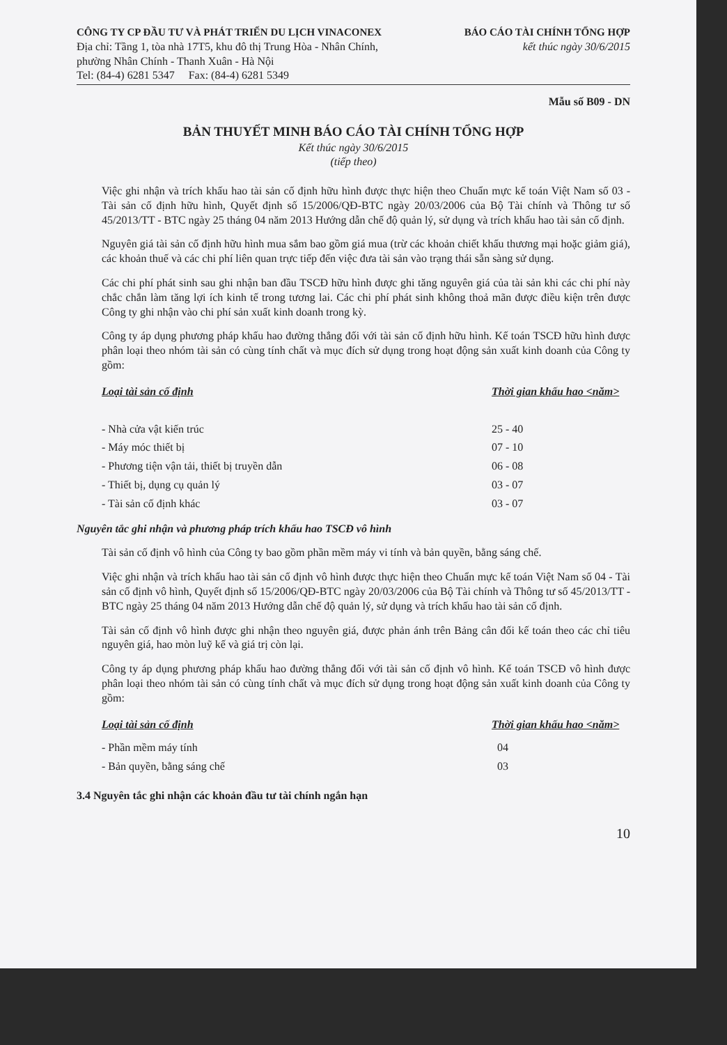CÔNG TY CP ĐẦU TƯ VÀ PHÁT TRIỂN DU LỊCH VINACONEX
Địa chỉ: Tầng 1, tòa nhà 17T5, khu đô thị Trung Hòa - Nhân Chính,
phường Nhân Chính - Thanh Xuân - Hà Nội
Tel: (84-4) 6281 5347 Fax: (84-4) 6281 5349
BÁO CÁO TÀI CHÍNH TỔNG HỢP
kết thúc ngày 30/6/2015
Mẫu số B09 - DN
BẢN THUYẾT MINH BÁO CÁO TÀI CHÍNH TỔNG HỢP
Kết thúc ngày 30/6/2015
(tiếp theo)
Việc ghi nhận và trích khấu hao tài sản cố định hữu hình được thực hiện theo Chuẩn mực kế toán Việt Nam số 03 - Tài sản cố định hữu hình, Quyết định số 15/2006/QĐ-BTC ngày 20/03/2006 của Bộ Tài chính và Thông tư số 45/2013/TT - BTC ngày 25 tháng 04 năm 2013 Hướng dẫn chế độ quản lý, sử dụng và trích khấu hao tài sản cố định.
Nguyên giá tài sản cố định hữu hình mua sắm bao gồm giá mua (trừ các khoản chiết khấu thương mại hoặc giảm giá), các khoản thuế và các chi phí liên quan trực tiếp đến việc đưa tài sản vào trạng thái sẵn sàng sử dụng.
Các chi phí phát sinh sau ghi nhận ban đầu TSCĐ hữu hình được ghi tăng nguyên giá của tài sản khi các chi phí này chắc chắn làm tăng lợi ích kinh tế trong tương lai. Các chi phí phát sinh không thoả mãn được điều kiện trên được Công ty ghi nhận vào chi phí sản xuất kinh doanh trong kỳ.
Công ty áp dụng phương pháp khấu hao đường thẳng đối với tài sản cố định hữu hình. Kế toán TSCĐ hữu hình được phân loại theo nhóm tài sản có cùng tính chất và mục đích sử dụng trong hoạt động sản xuất kinh doanh của Công ty gồm:
| Loại tài sản cố định | Thời gian khấu hao <năm> |
| --- | --- |
| - Nhà cửa vật kiến trúc | 25 - 40 |
| - Máy móc thiết bị | 07 - 10 |
| - Phương tiện vận tải, thiết bị truyền dẫn | 06 - 08 |
| - Thiết bị, dụng cụ quản lý | 03 - 07 |
| - Tài sản cố định khác | 03 - 07 |
Nguyên tắc ghi nhận và phương pháp trích khấu hao TSCĐ vô hình
Tài sản cố định vô hình của Công ty bao gồm phần mềm máy vi tính và bản quyền, bằng sáng chế.
Việc ghi nhận và trích khấu hao tài sản cố định vô hình được thực hiện theo Chuẩn mực kế toán Việt Nam số 04 - Tài sản cố định vô hình, Quyết định số 15/2006/QĐ-BTC ngày 20/03/2006 của Bộ Tài chính và Thông tư số 45/2013/TT - BTC ngày 25 tháng 04 năm 2013 Hướng dẫn chế độ quản lý, sử dụng và trích khấu hao tài sản cố định.
Tài sản cố định vô hình được ghi nhận theo nguyên giá, được phản ánh trên Bảng cân đối kế toán theo các chỉ tiêu nguyên giá, hao mòn luỹ kế và giá trị còn lại.
Công ty áp dụng phương pháp khấu hao đường thẳng đối với tài sản cố định vô hình. Kế toán TSCĐ vô hình được phân loại theo nhóm tài sản có cùng tính chất và mục đích sử dụng trong hoạt động sản xuất kinh doanh của Công ty gồm:
| Loại tài sản cố định | Thời gian khấu hao <năm> |
| --- | --- |
| - Phần mềm máy tính | 04 |
| - Bản quyền, bằng sáng chế | 03 |
3.4 Nguyên tắc ghi nhận các khoản đầu tư tài chính ngắn hạn
10